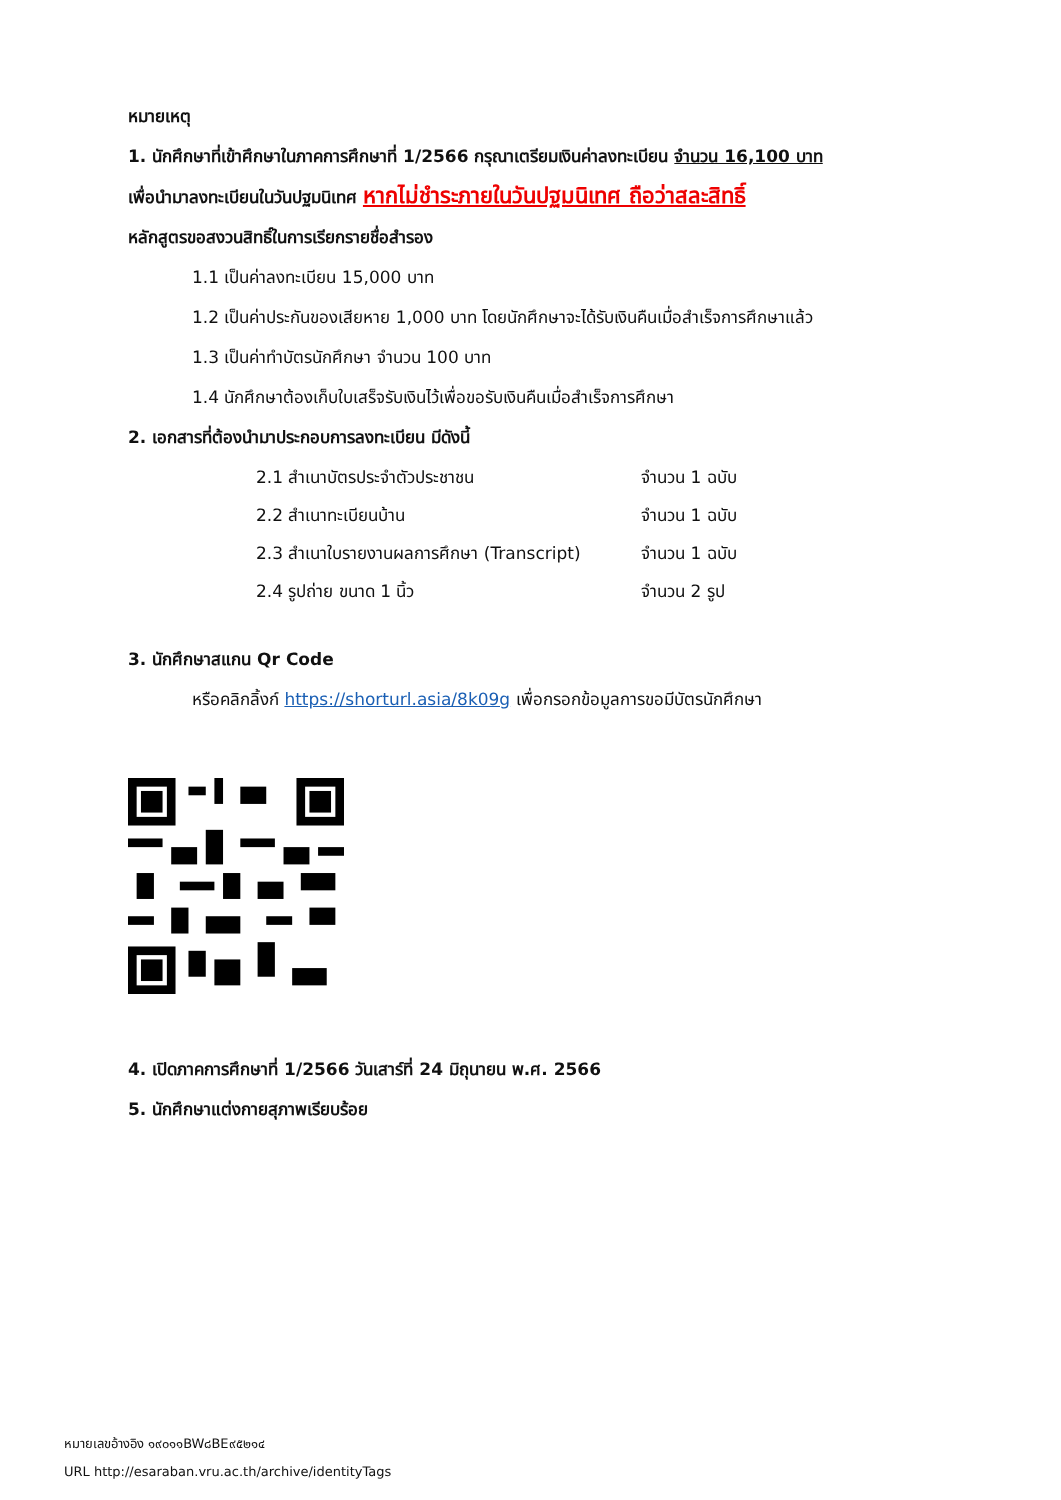หมายเหตุ
1. นักศึกษาที่เข้าศึกษาในภาคการศึกษาที่ 1/2566 กรุณาเตรียมเงินค่าลงทะเบียน จำนวน 16,100 บาท
เพื่อนำมาลงทะเบียนในวันปฐมนิเทศ หากไม่ชำระภายในวันปฐมนิเทศ ถือว่าสละสิทธิ์
หลักสูตรขอสงวนสิทธิ์ในการเรียกรายชื่อสำรอง
1.1 เป็นค่าลงทะเบียน 15,000 บาท
1.2 เป็นค่าประกันของเสียหาย 1,000 บาท โดยนักศึกษาจะได้รับเงินคืนเมื่อสำเร็จการศึกษาแล้ว
1.3 เป็นค่าทำบัตรนักศึกษา จำนวน 100 บาท
1.4 นักศึกษาต้องเก็บใบเสร็จรับเงินไว้เพื่อขอรับเงินคืนเมื่อสำเร็จการศึกษา
2. เอกสารที่ต้องนำมาประกอบการลงทะเบียน มีดังนี้
| 2.1 สำเนาบัตรประจำตัวประชาชน | จำนวน 1 ฉบับ |
| 2.2 สำเนาทะเบียนบ้าน | จำนวน 1 ฉบับ |
| 2.3 สำเนาใบรายงานผลการศึกษา (Transcript) | จำนวน 1 ฉบับ |
| 2.4 รูปถ่าย ขนาด 1 นิ้ว | จำนวน 2 รูป |
3. นักศึกษาสแกน Qr Code
หรือคลิกลิ้งก์ https://shorturl.asia/8k09g เพื่อกรอกข้อมูลการขอมีบัตรนักศึกษา
4. เปิดภาคการศึกษาที่ 1/2566 วันเสาร์ที่ 24 มิถุนายน พ.ศ. 2566
5. นักศึกษาแต่งกายสุภาพเรียบร้อย
หมายเลขอ้างอิง ๑๙๐๑๑BW๘BE๙๕๒๑๔
URL http://esaraban.vru.ac.th/archive/identityTags